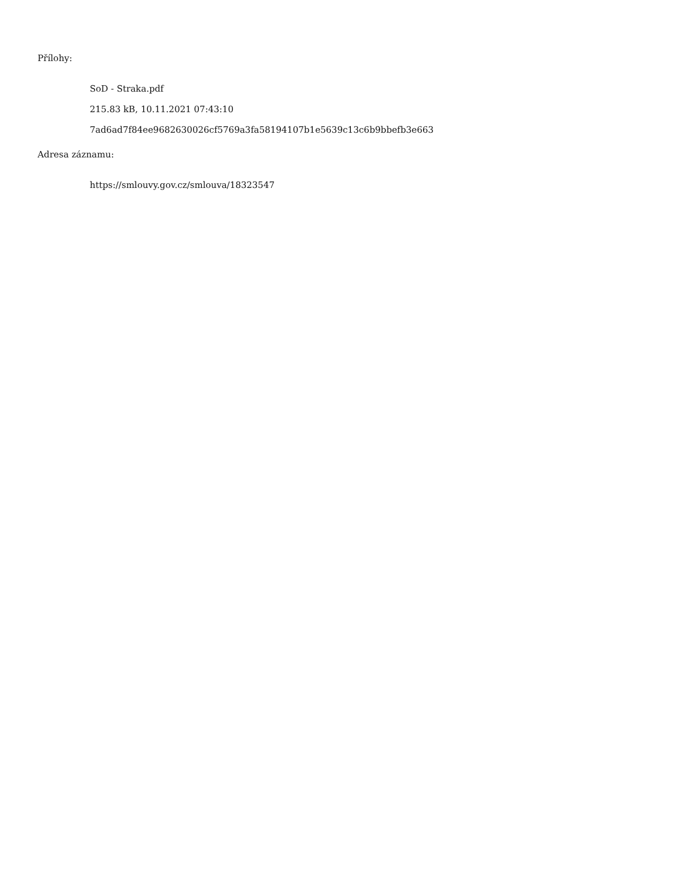Přílohy:
SoD - Straka.pdf
215.83 kB, 10.11.2021 07:43:10
7ad6ad7f84ee9682630026cf5769a3fa58194107b1e5639c13c6b9bbefb3e663
Adresa záznamu:
https://smlouvy.gov.cz/smlouva/18323547